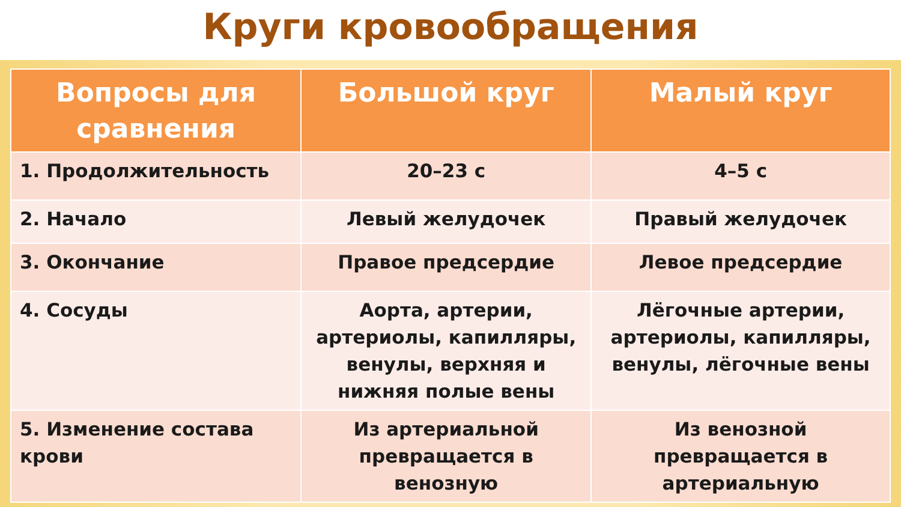Круги кровообращения
| Вопросы для сравнения | Большой круг | Малый круг |
| --- | --- | --- |
| 1. Продолжительность | 20–23 с | 4–5 с |
| 2. Начало | Левый желудочек | Правый желудочек |
| 3. Окончание | Правое предсердие | Левое предсердие |
| 4. Сосуды | Аорта, артерии, артериолы, капилляры, венулы, верхняя и нижняя полые вены | Лёгочные артерии, артериолы, капилляры, венулы, лёгочные вены |
| 5. Изменение состава крови | Из артериальной превращается в венозную | Из венозной превращается в артериальную |